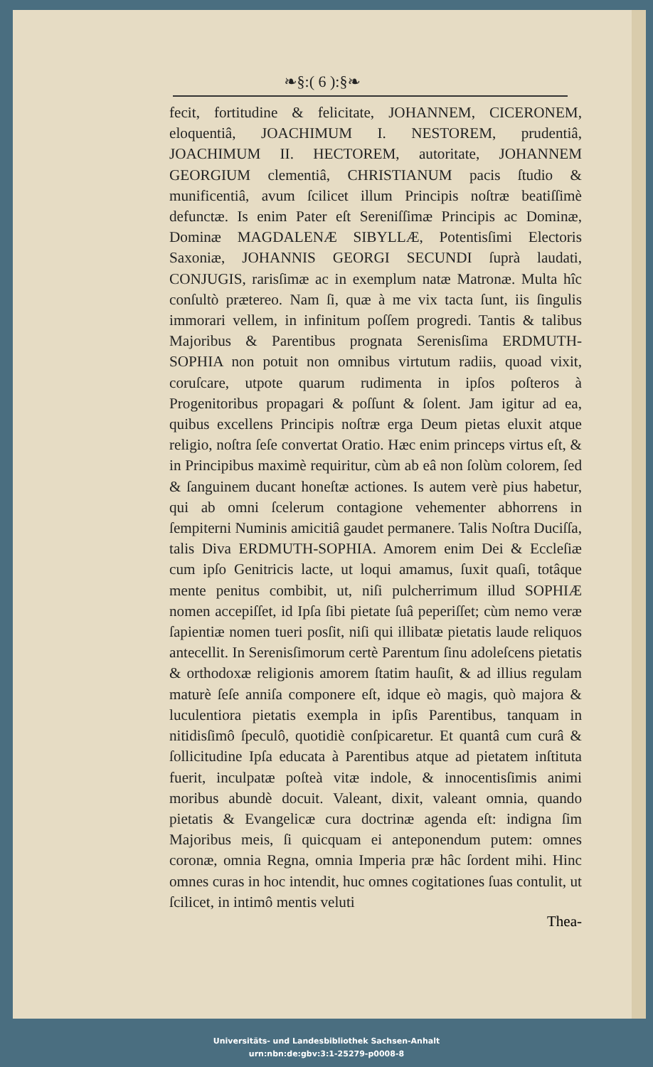❧§:( 6 ):§❧
fecit, fortitudine & felicitate, JOHANNEM, CICERONEM, eloquentiâ, JOACHIMUM I. NESTOREM, prudentiâ, JOACHIMUM II. HECTOREM, autoritate, JOHANNEM GEORGIUM clementiâ, CHRISTIANUM pacis ſtudio & munificentiâ, avum ſcilicet illum Principis noſtræ beatiſſimè defunctæ. Is enim Pater eſt Sereniſſimæ Principis ac Dominæ, Dominæ MAGDALENÆ SIBYLLÆ, Potentisſimi Electoris Saxoniæ, JOHANNIS GEORGI SECUNDI ſuprà laudati, CONJUGIS, rarisſimæ ac in exemplum natæ Matronæ. Multa hîc conſultò prætereo. Nam ſi, quæ à me vix tacta ſunt, iis ſingulis immorari vellem, in infinitum poſſem progredi. Tantis & talibus Majoribus & Parentibus prognata Serenisſima ERDMUTH-SOPHIA non potuit non omnibus virtutum radiis, quoad vixit, coruſcare, utpote quarum rudimenta in ipſos poſteros à Progenitoribus propagari & poſſunt & ſolent. Jam igitur ad ea, quibus excellens Principis noſtræ erga Deum pietas eluxit atque religio, noſtra ſeſe convertat Oratio. Hæc enim princeps virtus eſt, & in Principibus maximè requiritur, cùm ab eâ non ſolùm colorem, ſed & ſanguinem ducant honeſtæ actiones. Is autem verè pius habetur, qui ab omni ſcelerum contagione vehementer abhorrens in ſempiterni Numinis amicitiâ gaudet permanere. Talis Noſtra Duciſſa, talis Diva ERDMUTH-SOPHIA. Amorem enim Dei & Eccleſiæ cum ipſo Genitricis lacte, ut loqui amamus, ſuxit quaſi, totâque mente penitus combibit, ut, niſi pulcherrimum illud SOPHIÆ nomen accepiſſet, id Ipſa ſibi pietate ſuâ peperiſſet; cùm nemo veræ ſapientiæ nomen tueri posſit, niſi qui illibatæ pietatis laude reliquos antecellit. In Serenisſimorum certè Parentum ſinu adoleſcens pietatis & orthodoxæ religionis amorem ſtatim hauſit, & ad illius regulam maturè ſeſe anniſa componere eſt, idque eò magis, quò majora & luculentiora pietatis exempla in ipſis Parentibus, tanquam in nitidisſimô ſpeculô, quotidiè conſpicaretur. Et quantâ cum curâ & ſollicitudine Ipſa educata à Parentibus atque ad pietatem inſtituta fuerit, inculpatæ poſteà vitæ indole, & innocentisſimis animi moribus abundè docuit. Valeant, dixit, valeant omnia, quando pietatis & Evangelicæ cura doctrinæ agenda eſt: indigna ſim Majoribus meis, ſi quicquam ei anteponendum putem: omnes coronæ, omnia Regna, omnia Imperia præ hâc ſordent mihi. Hinc omnes curas in hoc intendit, huc omnes cogitationes ſuas contulit, ut ſcilicet, in intimô mentis veluti
Thea-
Universitäts- und Landesbibliothek Sachsen-Anhalt
urn:nbn:de:gbv:3:1-25279-p0008-8